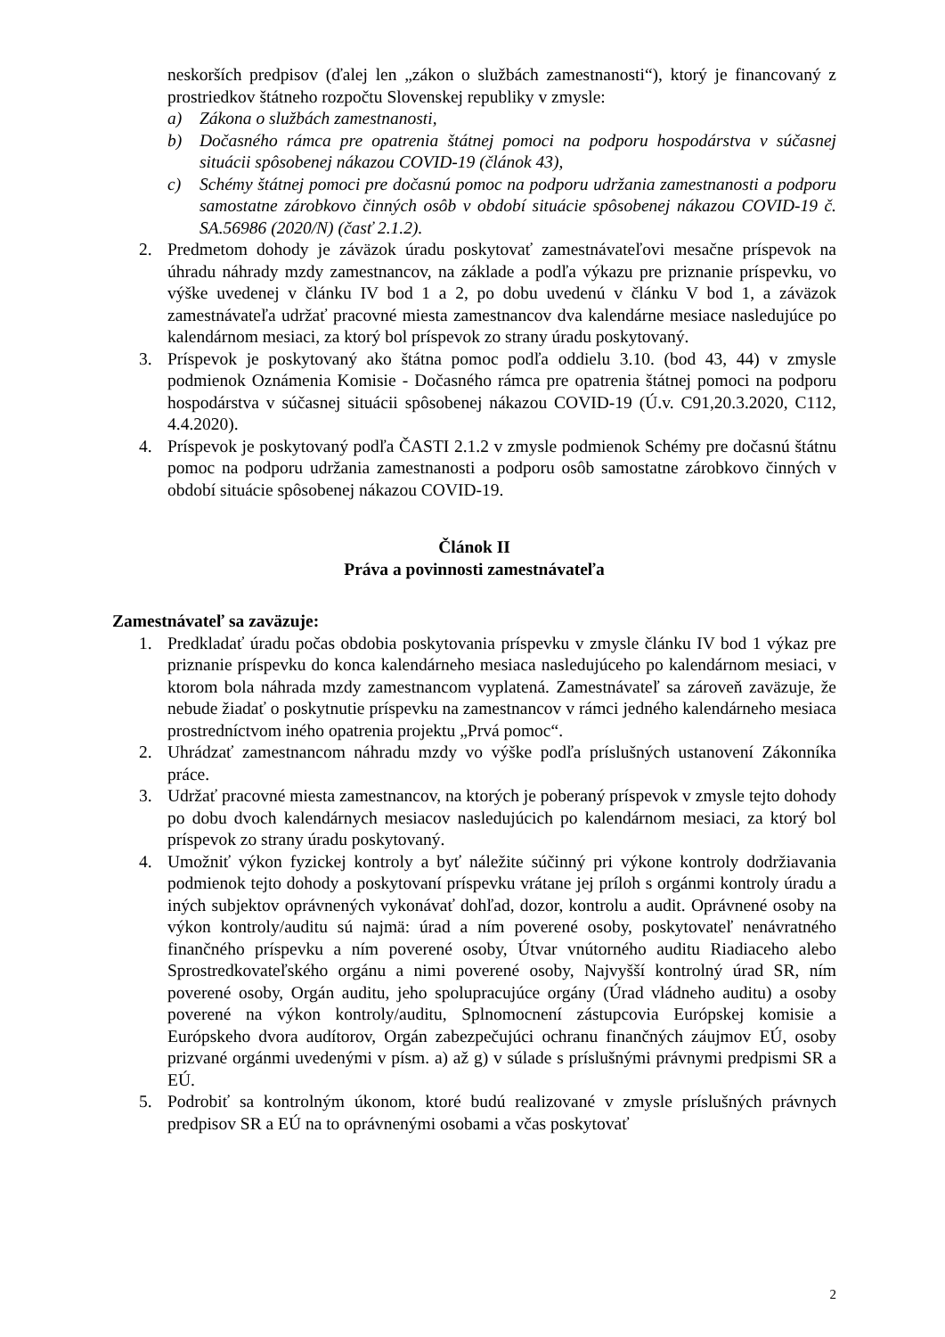neskorších predpisov (ďalej len „zákon o službách zamestnanosti“), ktorý je financovaný z prostriedkov štátneho rozpočtu Slovenskej republiky v zmysle:
a) Zákona o službách zamestnanosti,
b) Dočasného rámca pre opatrenia štátnej pomoci na podporu hospodárstva v súčasnej situácii spôsobenej nákazou COVID-19 (článok 43),
c) Schémy štátnej pomoci pre dočasnú pomoc na podporu udržania zamestnanosti a podporu samostatne zárobkovo činných osôb v období situácie spôsobenej nákazou COVID-19 č. SA.56986 (2020/N) (časť 2.1.2).
2. Predmetom dohody je záväzok úradu poskytovať zamestnávateľovi mesačne príspevok na úhradu náhrady mzdy zamestnancov, na základe a podľa výkazu pre priznanie príspevku, vo výške uvedenej v článku IV bod 1 a 2, po dobu uvedenú v článku V bod 1, a záväzok zamestnávateľa udržať pracovné miesta zamestnancov dva kalendárne mesiace nasledujúce po kalendárnom mesiaci, za ktorý bol príspevok zo strany úradu poskytovaný.
3. Príspevok je poskytovaný ako štátna pomoc podľa oddielu 3.10. (bod 43, 44) v zmysle podmienok Oznámenia Komisie - Dočasného rámca pre opatrenia štátnej pomoci na podporu hospodárstva v súčasnej situácii spôsobenej nákazou COVID-19 (Ú.v. C91,20.3.2020, C112, 4.4.2020).
4. Príspevok je poskytovaný podľa ČASTI 2.1.2 v zmysle podmienok Schémy pre dočasnú štátnu pomoc na podporu udržania zamestnanosti a podporu osôb samostatne zárobkovo činných v období situácie spôsobenej nákazou COVID-19.
Článok II
Práva a povinnosti zamestnávateľa
Zamestnávateľ sa zaväzuje:
1. Predkladať úradu počas obdobia poskytovania príspevku v zmysle článku IV bod 1 výkaz pre priznanie príspevku do konca kalendárneho mesiaca nasledujúceho po kalendárnom mesiaci, v ktorom bola náhrada mzdy zamestnancom vyplatená. Zamestnávateľ sa zároveň zaväzuje, že nebude žiadať o poskytnutie príspevku na zamestnancov v rámci jedného kalendárneho mesiaca prostredníctvom iného opatrenia projektu „Prvá pomoc“.
2. Uhrádzať zamestnancom náhradu mzdy vo výške podľa príslušných ustanovení Zákonníka práce.
3. Udržať pracovné miesta zamestnancov, na ktorých je poberaný príspevok v zmysle tejto dohody po dobu dvoch kalendárnych mesiacov nasledujúcich po kalendárnom mesiaci, za ktorý bol príspevok zo strany úradu poskytovaný.
4. Umožniť výkon fyzickej kontroly a byť náležite súčinný pri výkone kontroly dodržiavania podmienok tejto dohody a poskytovaní príspevku vrátane jej príloh s orgánmi kontroly úradu a iných subjektov oprávnených vykonávať dohľad, dozor, kontrolu a audit. Oprávnené osoby na výkon kontroly/auditu sú najmä: úrad a ním poverené osoby, poskytovateľ nenávratného finančného príspevku a ním poverené osoby, Útvar vnútorného auditu Riadiaceho alebo Sprostredkovateľského orgánu a nimi poverené osoby, Najvyšší kontrolný úrad SR, ním poverené osoby, Orgán auditu, jeho spolupracujúce orgány (Úrad vládneho auditu) a osoby poverené na výkon kontroly/auditu, Splnomocnení zástupcovia Európskej komisie a Európskeho dvora audítorov, Orgán zabezpečujúci ochranu finančných záujmov EÚ, osoby prizvané orgánmi uvedenými v písm. a) až g) v súlade s príslušnými právnymi predpismi SR a EÚ.
5. Podrobiť sa kontrolným úkonom, ktoré budú realizované v zmysle príslušných právnych predpisov SR a EÚ na to oprávnenými osobami a včas poskytovať
2